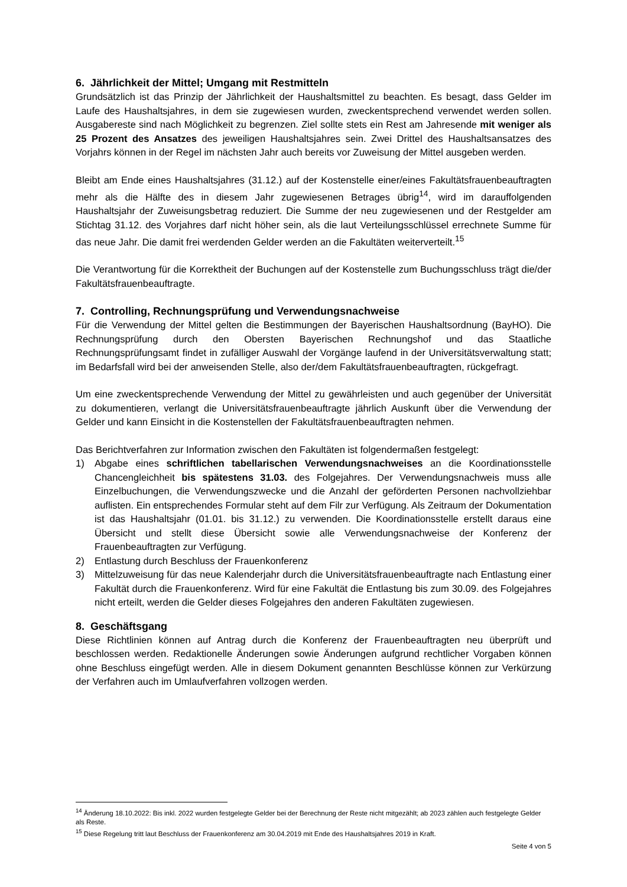6. Jährlichkeit der Mittel; Umgang mit Restmitteln
Grundsätzlich ist das Prinzip der Jährlichkeit der Haushaltsmittel zu beachten. Es besagt, dass Gelder im Laufe des Haushaltsjahres, in dem sie zugewiesen wurden, zweckentsprechend verwendet werden sollen. Ausgabereste sind nach Möglichkeit zu begrenzen. Ziel sollte stets ein Rest am Jahresende mit weniger als 25 Prozent des Ansatzes des jeweiligen Haushaltsjahres sein. Zwei Drittel des Haushaltsansatzes des Vorjahrs können in der Regel im nächsten Jahr auch bereits vor Zuweisung der Mittel ausgeben werden.
Bleibt am Ende eines Haushaltsjahres (31.12.) auf der Kostenstelle einer/eines Fakultätsfrauen­beauftragten mehr als die Hälfte des in diesem Jahr zugewiesenen Betrages übrig<sup>14</sup>, wird im darauffolgenden Haushaltsjahr der Zuweisungsbetrag reduziert. Die Summe der neu zugewiesenen und der Restgelder am Stichtag 31.12. des Vorjahres darf nicht höher sein, als die laut Verteilungsschlüssel errechnete Summe für das neue Jahr. Die damit frei werdenden Gelder werden an die Fakultäten weiterverteilt.<sup>15</sup>
Die Verantwortung für die Korrektheit der Buchungen auf der Kostenstelle zum Buchungsschluss trägt die/der Fakultätsfrauenbeauftragte.
7. Controlling, Rechnungsprüfung und Verwendungsnachweise
Für die Verwendung der Mittel gelten die Bestimmungen der Bayerischen Haushaltsordnung (BayHO). Die Rechnungsprüfung durch den Obersten Bayerischen Rechnungshof und das Staatliche Rechnungsprüfungsamt findet in zufälliger Auswahl der Vorgänge laufend in der Universitäts­verwaltung statt; im Bedarfsfall wird bei der anweisenden Stelle, also der/dem Fakultätsfrauen­beauftragten, rückgefragt.
Um eine zweckentsprechende Verwendung der Mittel zu gewährleisten und auch gegenüber der Universität zu dokumentieren, verlangt die Universitätsfrauenbeauftragte jährlich Auskunft über die Verwendung der Gelder und kann Einsicht in die Kostenstellen der Fakultätsfrauenbeauftragten nehmen.
Das Berichtverfahren zur Information zwischen den Fakultäten ist folgendermaßen festgelegt:
1) Abgabe eines schriftlichen tabellarischen Verwendungsnachweises an die Koordinationsstelle Chancengleichheit bis spätestens 31.03. des Folgejahres. Der Verwendungsnachweis muss alle Einzelbuchungen, die Verwendungszwecke und die Anzahl der geförderten Personen nachvollziehbar auflisten. Ein entsprechendes Formular steht auf dem Filr zur Verfügung. Als Zeitraum der Dokumentation ist das Haushaltsjahr (01.01. bis 31.12.) zu verwenden. Die Koordinationsstelle erstellt daraus eine Übersicht und stellt diese Übersicht sowie alle Verwendungsnachweise der Konferenz der Frauenbeauftragten zur Verfügung.
2) Entlastung durch Beschluss der Frauenkonferenz
3) Mittelzuweisung für das neue Kalenderjahr durch die Universitätsfrauenbeauftragte nach Entlastung einer Fakultät durch die Frauenkonferenz. Wird für eine Fakultät die Entlastung bis zum 30.09. des Folgejahres nicht erteilt, werden die Gelder dieses Folgejahres den anderen Fakultäten zugewiesen.
8. Geschäftsgang
Diese Richtlinien können auf Antrag durch die Konferenz der Frauenbeauftragten neu überprüft und beschlossen werden. Redaktionelle Änderungen sowie Änderungen aufgrund rechtlicher Vorgaben können ohne Beschluss eingefügt werden. Alle in diesem Dokument genannten Beschlüsse können zur Verkürzung der Verfahren auch im Umlaufverfahren vollzogen werden.
<sup>14</sup> Änderung 18.10.2022: Bis inkl. 2022 wurden festgelegte Gelder bei der Berechnung der Reste nicht mitgezählt; ab 2023 zählen auch festgelegte Gelder als Reste.
<sup>15</sup> Diese Regelung tritt laut Beschluss der Frauenkonferenz am 30.04.2019 mit Ende des Haushaltsjahres 2019 in Kraft.
Seite 4 von 5